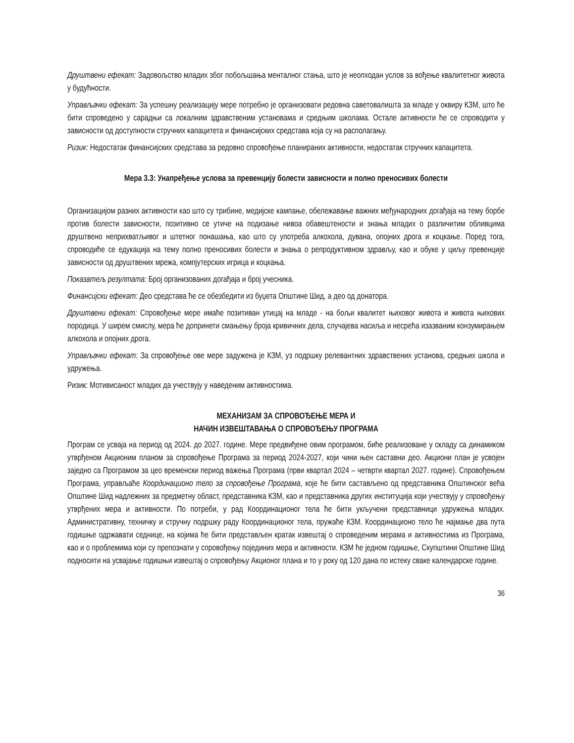Друштвени ефекат: Задовољство младих због побољшања менталног стања, што је неопходан услов за вођење квалитетног живота у будућности.
Управљачки ефекат: За успешну реализацију мере потребно је организовати редовна саветовалишта за младе у оквиру КЗМ, што ће бити спроведено у сарадњи са локалним здравственим установама и средњим школама. Остале активности ће се спроводити у зависности од доступности стручних капацитета и финансијских средстава која су на располагању.
Ризик: Недостатак финансијских средстава за редовно спровођење планираних активности, недостатак стручних капацитета.
Мера 3.3: Унапређење услова за превенцију болести зависности и полно преносивих болести
Организацијом разних активности као што су трибине, медијске кампање, обележавање важних међународних догађаја на тему борбе против болести зависности, позитивно се утиче на подизање нивоа обавештености и знања младих о различитим обливцима друштвено неприхватљивог и штетног понашања, као што су употреба алкохола, дувана, опојних дрога и коцкање. Поред тога, спроводиће се едукација на тему полно преносивих болести и знања о репродуктивном здрављу, као и обуке у циљу превенције зависности од друштвених мрежа, компјутерских игрица и коцкања.
Показатељ резултата: Број организованих догађаја и број учесника.
Финансијски ефекат: Део средстава ће се обезбедити из буџета Општине Шид, а део од донатора.
Друштвени ефекат: Спровођење мере имаће позитиван утицај на младе - на бољи квалитет њиховог живота и живота њихових породица. У ширем смислу, мера ће допринети смањењу броја кривичних дела, случајева насиља и несрећа изазваним конзумирањем алкохола и опојних дрога.
Управљачки ефекат: За спровођење ове мере задужена је КЗМ, уз подршку релевантних здравствених установа, средњих школа и удружења.
Ризик: Мотивисаност младих да учествују у наведеним активностима.
МЕХАНИЗАМ ЗА СПРОВОЂЕЊЕ МЕРА И
НАЧИН ИЗВЕШТАВАЊА О СПРОВОЂЕЊУ ПРОГРАМА
Програм се усваја на период од 2024. до 2027. године. Мере предвиђене овим програмом, биће реализоване у складу са динамиком утврђеном Акционим планом за спровођење Програма за период 2024-2027, који чини њен саставни део. Акциони план је усвојен заједно са Програмом за цео временски период важења Програма (први квартал 2024 – четврти квартал 2027. године). Спровођењем Програма, управљаће Координационо тело за спровођење Програма, које ће бити састављено од представника Општинског већа Општине Шид надлежних за предметну област, представника КЗМ, као и представника других институција који учествују у спровођењу утврђених мера и активности. По потреби, у рад Координационог тела ће бити укључени представници удружења младих. Административну, техничку и стручну подршку раду Координационог тела, пружаће КЗМ. Координационо тело ће најмање два пута годишње одржавати седнице, на којима ће бити представљен кратак извештај о спроведеним мерама и активностима из Програма, као и о проблемима који су препознати у спровођењу појединих мера и активности. КЗМ ће једном годишње, Скупштини Општине Шид подносити на усвајање годишњи извештај о спровођењу Акционог плана и то у року од 120 дана по истеку сваке календарске године.
36